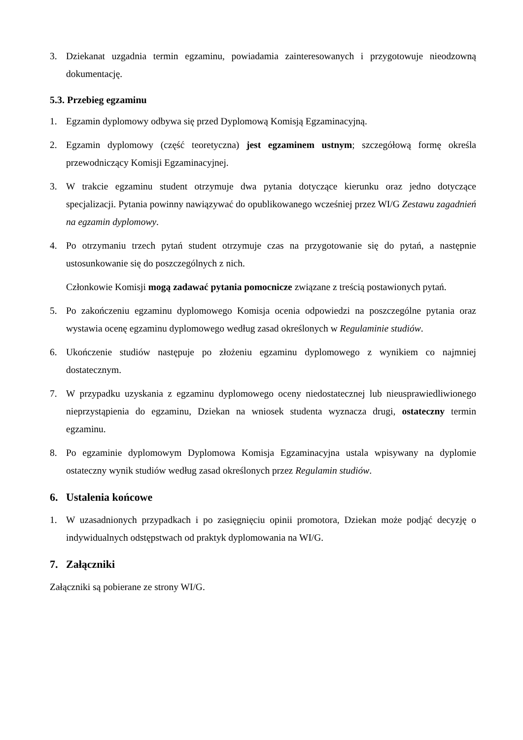3. Dziekanat uzgadnia termin egzaminu, powiadamia zainteresowanych i przygotowuje nieodzowną dokumentację.
5.3. Przebieg egzaminu
1. Egzamin dyplomowy odbywa się przed Dyplomową Komisją Egzaminacyjną.
2. Egzamin dyplomowy (część teoretyczna) jest egzaminem ustnym; szczegółową formę określa przewodniczący Komisji Egzaminacyjnej.
3. W trakcie egzaminu student otrzymuje dwa pytania dotyczące kierunku oraz jedno dotyczące specjalizacji. Pytania powinny nawiązywać do opublikowanego wcześniej przez WI/G Zestawu zagadnień na egzamin dyplomowy.
4. Po otrzymaniu trzech pytań student otrzymuje czas na przygotowanie się do pytań, a następnie ustosunkowanie się do poszczególnych z nich.
Członkowie Komisji mogą zadawać pytania pomocnicze związane z treścią postawionych pytań.
5. Po zakończeniu egzaminu dyplomowego Komisja ocenia odpowiedzi na poszczególne pytania oraz wystawia ocenę egzaminu dyplomowego według zasad określonych w Regulaminie studiów.
6. Ukończenie studiów następuje po złożeniu egzaminu dyplomowego z wynikiem co najmniej dostatecznym.
7. W przypadku uzyskania z egzaminu dyplomowego oceny niedostatecznej lub nieusprawiedliwionego nieprzystąpienia do egzaminu, Dziekan na wniosek studenta wyznacza drugi, ostateczny termin egzaminu.
8. Po egzaminie dyplomowym Dyplomowa Komisja Egzaminacyjna ustala wpisywany na dyplomie ostateczny wynik studiów według zasad określonych przez Regulamin studiów.
6. Ustalenia końcowe
1. W uzasadnionych przypadkach i po zasięgnięciu opinii promotora, Dziekan może podjąć decyzję o indywidualnych odstępstwach od praktyk dyplomowania na WI/G.
7. Załączniki
Załączniki są pobierane ze strony WI/G.